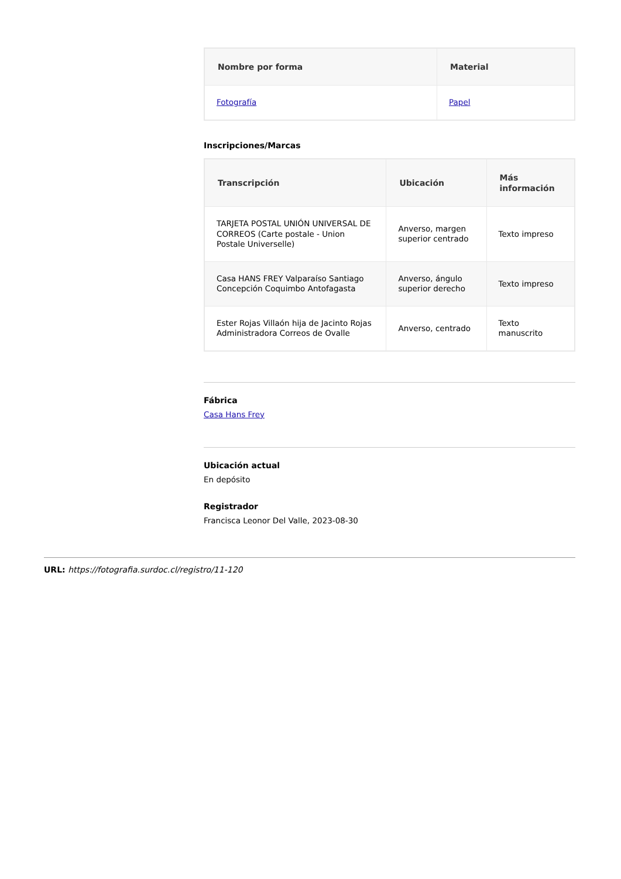| Nombre por forma | Material |
| --- | --- |
| Fotografía | Papel |
Inscripciones/Marcas
| Transcripción | Ubicación | Más información |
| --- | --- | --- |
| TARJETA POSTAL UNIÓN UNIVERSAL DE CORREOS (Carte postale - Union Postale Universelle) | Anverso, margen superior centrado | Texto impreso |
| Casa HANS FREY Valparaíso Santiago Concepción Coquimbo Antofagasta | Anverso, ángulo superior derecho | Texto impreso |
| Ester Rojas Villaón hija de Jacinto Rojas Administradora Correos de Ovalle | Anverso, centrado | Texto manuscrito |
Fábrica
Casa Hans Frey
Ubicación actual
En depósito
Registrador
Francisca Leonor Del Valle, 2023-08-30
URL: https://fotografia.surdoc.cl/registro/11-120